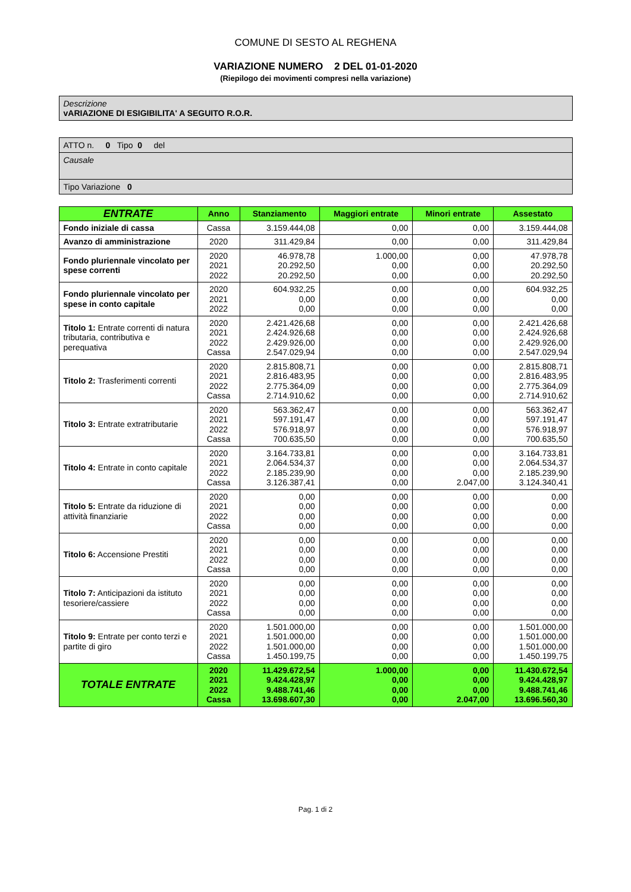COMUNE DI SESTO AL REGHENA
VARIAZIONE NUMERO 2 DEL 01-01-2020
(Riepilogo dei movimenti compresi nella variazione)
Descrizione
vARIAZIONE DI ESIGIBILITA' A SEGUITO R.O.R.
ATTO n. 0 Tipo 0 del
Causale
Tipo Variazione 0
| ENTRATE | Anno | Stanziamento | Maggiori entrate | Minori entrate | Assestato |
| --- | --- | --- | --- | --- | --- |
| Fondo iniziale di cassa | Cassa | 3.159.444,08 | 0,00 | 0,00 | 3.159.444,08 |
| Avanzo di amministrazione | 2020 | 311.429,84 | 0,00 | 0,00 | 311.429,84 |
| Fondo pluriennale vincolato per spese correnti | 2020 2021 2022 | 46.978,78 20.292,50 20.292,50 | 1.000,00 0,00 0,00 | 0,00 0,00 0,00 | 47.978,78 20.292,50 20.292,50 |
| Fondo pluriennale vincolato per spese in conto capitale | 2020 2021 2022 | 604.932,25 0,00 0,00 | 0,00 0,00 0,00 | 0,00 0,00 0,00 | 604.932,25 0,00 0,00 |
| Titolo 1: Entrate correnti di natura tributaria, contributiva e perequativa | 2020 2021 2022 Cassa | 2.421.426,68 2.424.926,68 2.429.926,00 2.547.029,94 | 0,00 0,00 0,00 0,00 | 0,00 0,00 0,00 0,00 | 2.421.426,68 2.424.926,68 2.429.926,00 2.547.029,94 |
| Titolo 2: Trasferimenti correnti | 2020 2021 2022 Cassa | 2.815.808,71 2.816.483,95 2.775.364,09 2.714.910,62 | 0,00 0,00 0,00 0,00 | 0,00 0,00 0,00 0,00 | 2.815.808,71 2.816.483,95 2.775.364,09 2.714.910,62 |
| Titolo 3: Entrate extratributarie | 2020 2021 2022 Cassa | 563.362,47 597.191,47 576.918,97 700.635,50 | 0,00 0,00 0,00 0,00 | 0,00 0,00 0,00 0,00 | 563.362,47 597.191,47 576.918,97 700.635,50 |
| Titolo 4: Entrate in conto capitale | 2020 2021 2022 Cassa | 3.164.733,81 2.064.534,37 2.185.239,90 3.126.387,41 | 0,00 0,00 0,00 0,00 | 0,00 0,00 0,00 2.047,00 | 3.164.733,81 2.064.534,37 2.185.239,90 3.124.340,41 |
| Titolo 5: Entrate da riduzione di attività finanziarie | 2020 2021 2022 Cassa | 0,00 0,00 0,00 0,00 | 0,00 0,00 0,00 0,00 | 0,00 0,00 0,00 0,00 | 0,00 0,00 0,00 0,00 |
| Titolo 6: Accensione Prestiti | 2020 2021 2022 Cassa | 0,00 0,00 0,00 0,00 | 0,00 0,00 0,00 0,00 | 0,00 0,00 0,00 0,00 | 0,00 0,00 0,00 0,00 |
| Titolo 7: Anticipazioni da istituto tesoriere/cassiere | 2020 2021 2022 Cassa | 0,00 0,00 0,00 0,00 | 0,00 0,00 0,00 0,00 | 0,00 0,00 0,00 0,00 | 0,00 0,00 0,00 0,00 |
| Titolo 9: Entrate per conto terzi e partite di giro | 2020 2021 2022 Cassa | 1.501.000,00 1.501.000,00 1.501.000,00 1.450.199,75 | 0,00 0,00 0,00 0,00 | 0,00 0,00 0,00 0,00 | 1.501.000,00 1.501.000,00 1.501.000,00 1.450.199,75 |
| TOTALE ENTRATE | 2020 2021 2022 Cassa | 11.429.672,54 9.424.428,97 9.488.741,46 13.698.607,30 | 1.000,00 0,00 0,00 0,00 | 0,00 0,00 0,00 2.047,00 | 11.430.672,54 9.424.428,97 9.488.741,46 13.696.560,30 |
Pag. 1 di 2